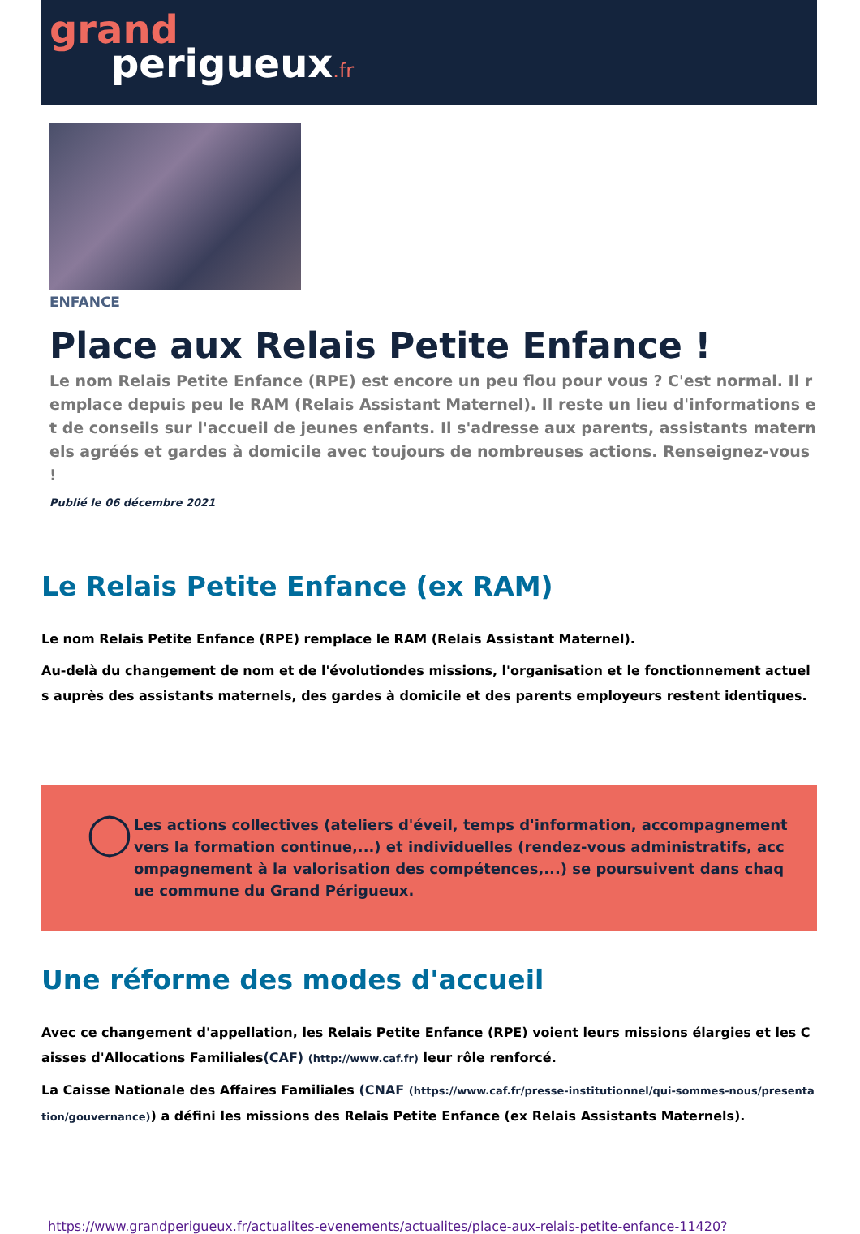grand
perigueux.fr
ENFANCE
Place aux Relais Petite Enfance !
Le nom Relais Petite Enfance (RPE) est encore un peu flou pour vous ? C'est normal. Il remplace depuis peu le RAM (Relais Assistant Maternel). Il reste un lieu d'informations et de conseils sur l'accueil de jeunes enfants. Il s'adresse aux parents, assistants maternels agréés et gardes à domicile avec toujours de nombreuses actions. Renseignez-vous !
Publié le 06 décembre 2021
Le Relais Petite Enfance (ex RAM)
Le nom Relais Petite Enfance (RPE) remplace le RAM (Relais Assistant Maternel).
Au-delà du changement de nom et de l'évolutiondes missions, l'organisation et le fonctionnement actuels auprès des assistants maternels, des gardes à domicile et des parents employeurs restent identiques.
◯
Les actions collectives (ateliers d'éveil, temps d'information, accompagnement vers la formation continue,...) et individuelles (rendez-vous administratifs, accompagnement à la valorisation des compétences,...) se poursuivent dans chaque commune du Grand Périgueux.
Une réforme des modes d'accueil
Avec ce changement d'appellation, les Relais Petite Enfance (RPE) voient leurs missions élargies et les Caisses d'Allocations Familiales(CAF) (http://www.caf.fr) leur rôle renforcé.
La Caisse Nationale des Affaires Familiales (CNAF (https://www.caf.fr/presse-institutionnel/qui-sommes-nous/presentation/gouvernance)) a défini les missions des Relais Petite Enfance (ex Relais Assistants Maternels).
https://www.grandperigueux.fr/actualites-evenements/actualites/place-aux-relais-petite-enfance-11420?